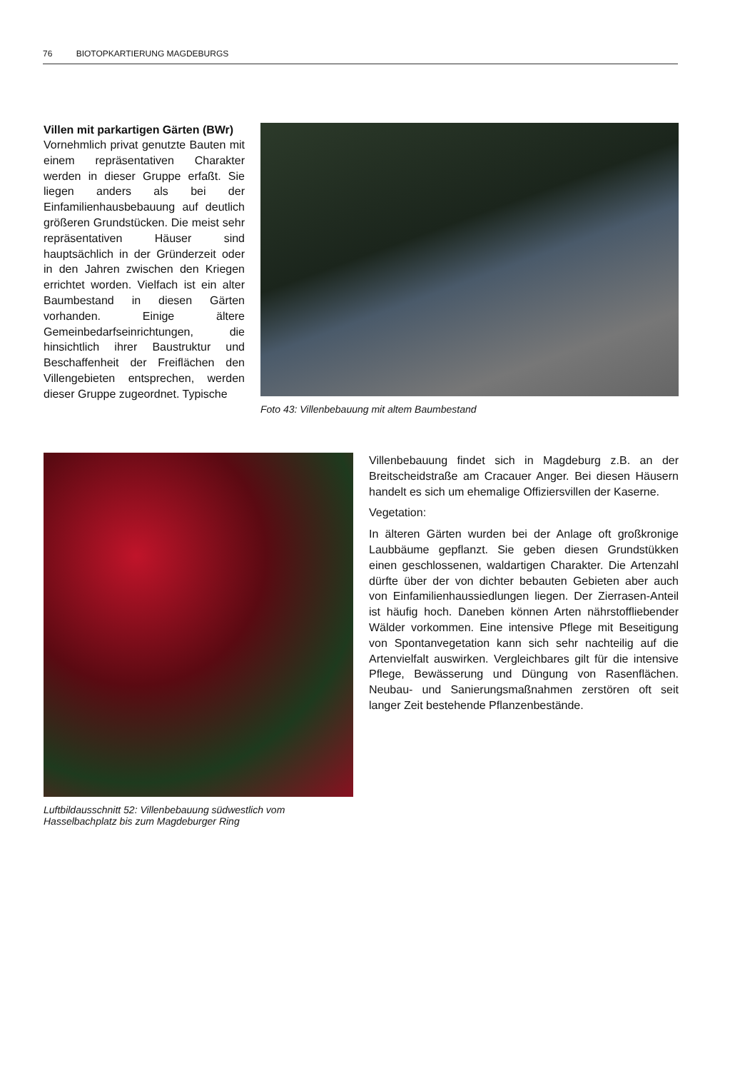76 BIOTOPKARTIERUNG MAGDEBURGS
Villen mit parkartigen Gärten (BWr)
Vornehmlich privat genutzte Bauten mit einem repräsentativen Charakter werden in dieser Gruppe erfaßt. Sie liegen anders als bei der Einfamilienhausbebauung auf deutlich größeren Grundstücken. Die meist sehr repräsentativen Häuser sind hauptsächlich in der Gründerzeit oder in den Jahren zwischen den Kriegen errichtet worden. Vielfach ist ein alter Baumbestand in diesen Gärten vorhanden. Einige ältere Gemeinbedarfseinrichtungen, die hinsichtlich ihrer Baustruktur und Beschaffenheit der Freiflächen den Villengebieten entsprechen, werden dieser Gruppe zugeordnet. Typische
Foto 43: Villenbebauung mit altem Baumbestand
Luftbildausschnitt 52: Villenbebauung südwestlich vom Hasselbachplatz bis zum Magdeburger Ring
Villenbebauung findet sich in Magdeburg z.B. an der Breitscheidstraße am Cracauer Anger. Bei diesen Häusern handelt es sich um ehemalige Offiziersvillen der Kaserne.
Vegetation:
In älteren Gärten wurden bei der Anlage oft großkronige Laubbäume gepflanzt. Sie geben diesen Grundstükken einen geschlossenen, waldartigen Charakter. Die Artenzahl dürfte über der von dichter bebauten Gebieten aber auch von Einfamilienhaussiedlungen liegen. Der Zierrasen-Anteil ist häufig hoch. Daneben können Arten nährstoffliebender Wälder vorkommen. Eine intensive Pflege mit Beseitigung von Spontanvegetation kann sich sehr nachteilig auf die Artenvielfalt auswirken. Vergleichbares gilt für die intensive Pflege, Bewässerung und Düngung von Rasenflächen. Neubau- und Sanierungsmaßnahmen zerstören oft seit langer Zeit bestehende Pflanzenbestände.